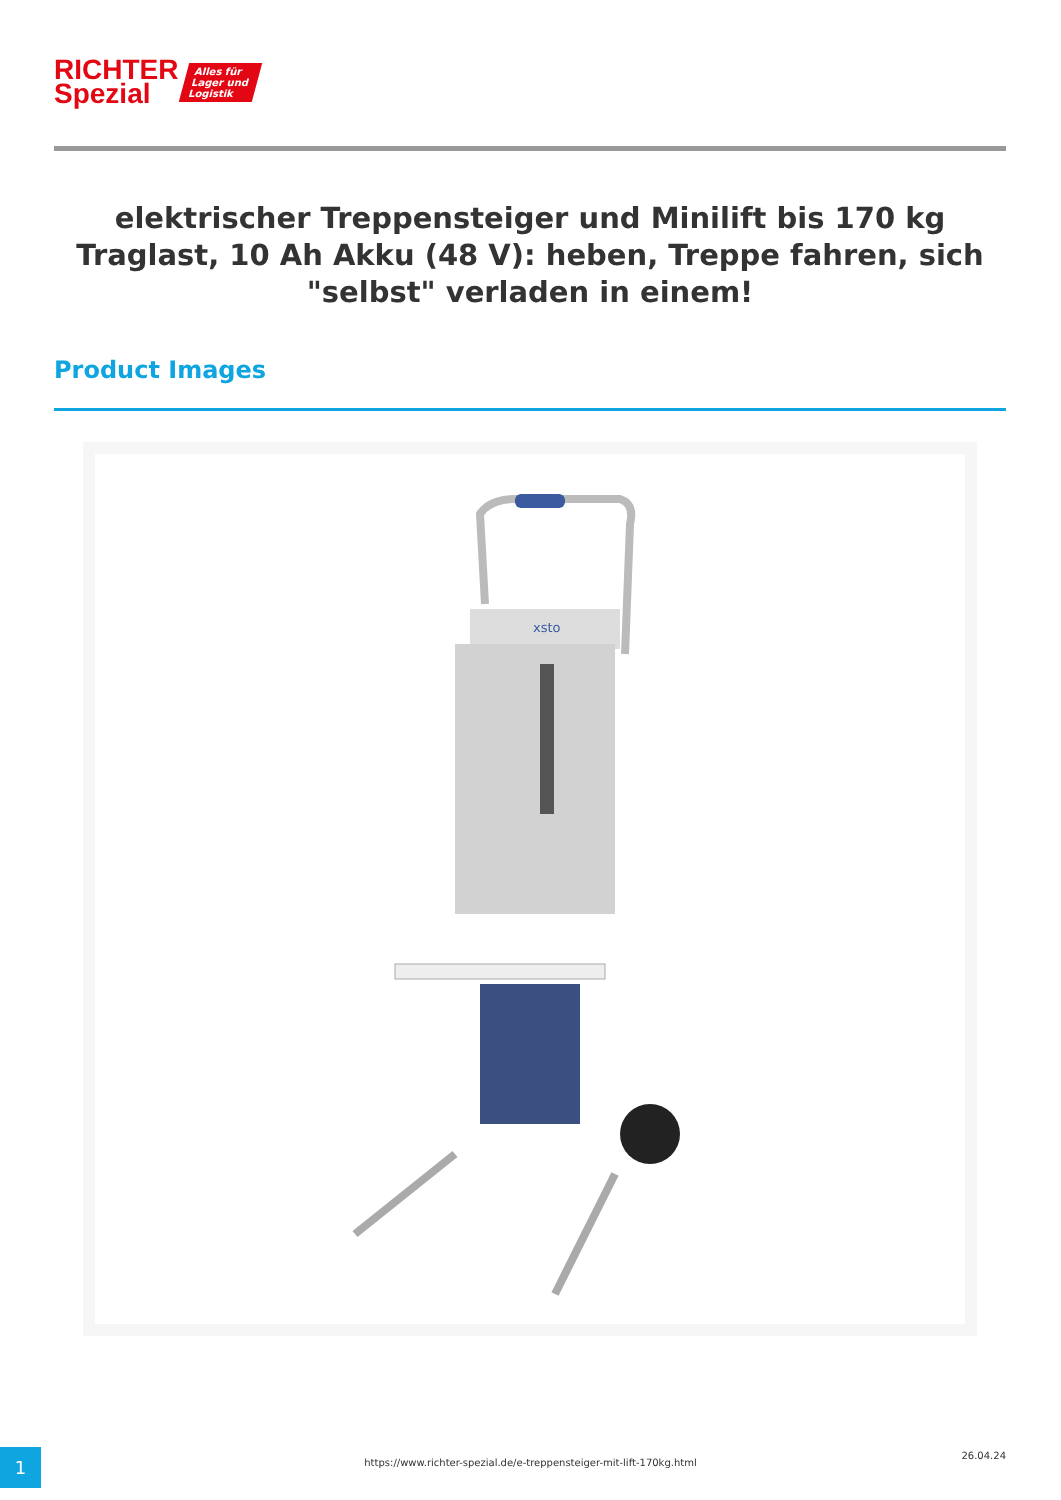RICHTER
Spezial
Alles für
Lager und
Logistik
elektrischer Treppensteiger und Minilift bis 170 kg Traglast, 10 Ah Akku (48 V): heben, Treppe fahren, sich "selbst" verladen in einem!
Product Images
xsto
1 https://www.richter-spezial.de/e-treppensteiger-mit-lift-170kg.html
26.04.24